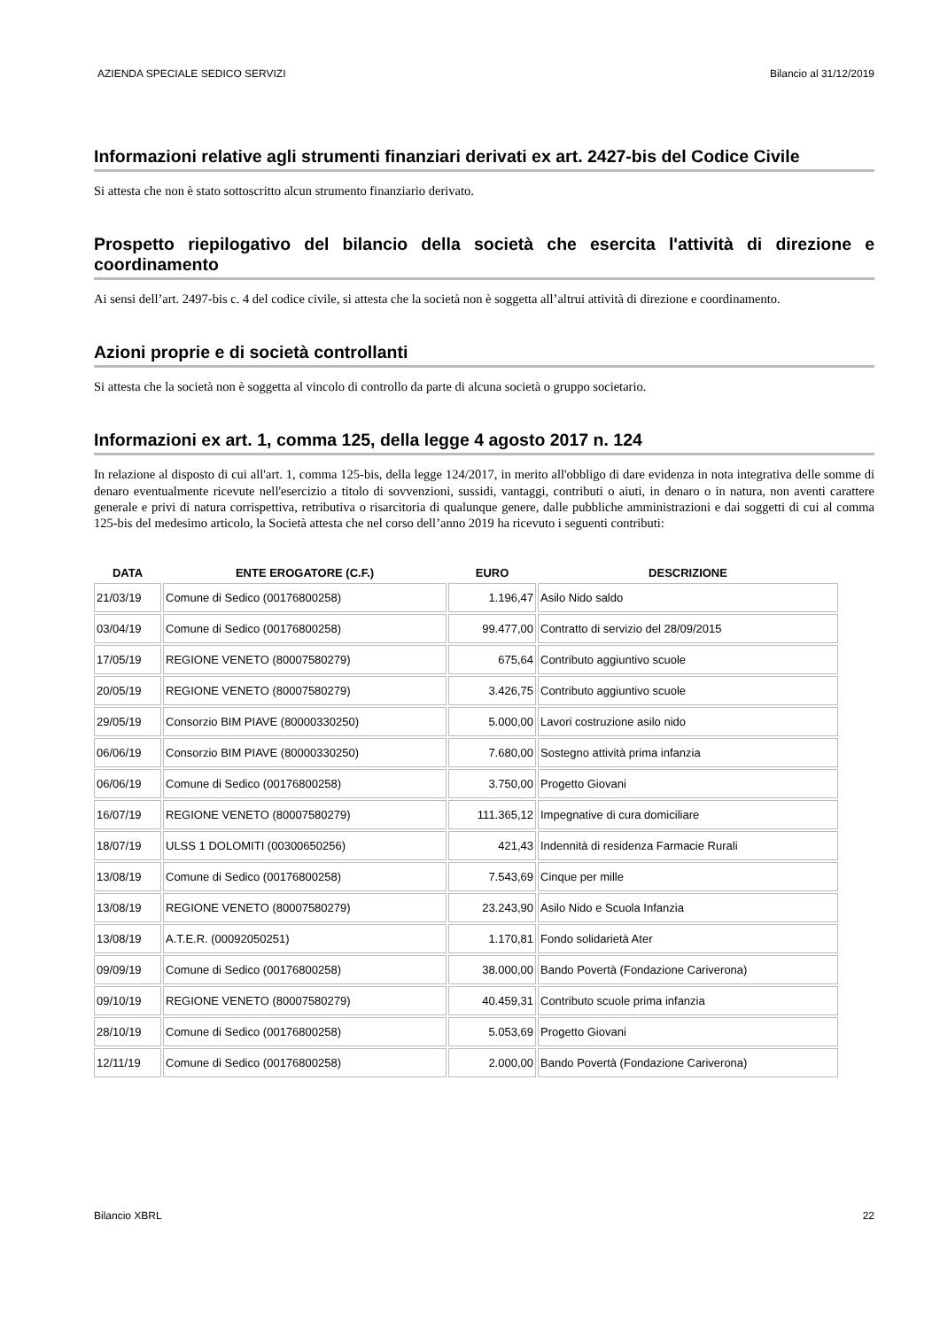AZIENDA SPECIALE SEDICO SERVIZI Bilancio al 31/12/2019
Informazioni relative agli strumenti finanziari derivati ex art. 2427-bis del Codice Civile
Si attesta che non è stato sottoscritto alcun strumento finanziario derivato.
Prospetto riepilogativo del bilancio della società che esercita l'attività di direzione e coordinamento
Ai sensi dell’art. 2497-bis c. 4 del codice civile, si attesta che la società non è soggetta all’altrui attività di direzione e coordinamento.
Azioni proprie e di società controllanti
Si attesta che la società non è soggetta al vincolo di controllo da parte di alcuna società o gruppo societario.
Informazioni ex art. 1, comma 125, della legge 4 agosto 2017 n. 124
In relazione al disposto di cui all'art. 1, comma 125-bis, della legge 124/2017, in merito all'obbligo di dare evidenza in nota integrativa delle somme di denaro eventualmente ricevute nell'esercizio a titolo di sovvenzioni, sussidi, vantaggi, contributi o aiuti, in denaro o in natura, non aventi carattere generale e privi di natura corrispettiva, retributiva o risarcitoria di qualunque genere, dalle pubbliche amministrazioni e dai soggetti di cui al comma 125-bis del medesimo articolo, la Società attesta che nel corso dell’anno 2019 ha ricevuto i seguenti contributi:
| DATA | ENTE EROGATORE (C.F.) | EURO | DESCRIZIONE |
| --- | --- | --- | --- |
| 21/03/19 | Comune di Sedico (00176800258) | 1.196,47 | Asilo Nido saldo |
| 03/04/19 | Comune di Sedico (00176800258) | 99.477,00 | Contratto di servizio del 28/09/2015 |
| 17/05/19 | REGIONE VENETO (80007580279) | 675,64 | Contributo aggiuntivo scuole |
| 20/05/19 | REGIONE VENETO (80007580279) | 3.426,75 | Contributo aggiuntivo scuole |
| 29/05/19 | Consorzio BIM PIAVE (80000330250) | 5.000,00 | Lavori costruzione asilo nido |
| 06/06/19 | Consorzio BIM PIAVE (80000330250) | 7.680,00 | Sostegno attività prima infanzia |
| 06/06/19 | Comune di Sedico (00176800258) | 3.750,00 | Progetto Giovani |
| 16/07/19 | REGIONE VENETO (80007580279) | 111.365,12 | Impegnative di cura domiciliare |
| 18/07/19 | ULSS 1 DOLOMITI (00300650256) | 421,43 | Indennità di residenza Farmacie Rurali |
| 13/08/19 | Comune di Sedico (00176800258) | 7.543,69 | Cinque per mille |
| 13/08/19 | REGIONE VENETO (80007580279) | 23.243,90 | Asilo Nido e Scuola Infanzia |
| 13/08/19 | A.T.E.R. (00092050251) | 1.170,81 | Fondo solidarietà Ater |
| 09/09/19 | Comune di Sedico (00176800258) | 38.000,00 | Bando Povertà (Fondazione Cariverona) |
| 09/10/19 | REGIONE VENETO (80007580279) | 40.459,31 | Contributo scuole prima infanzia |
| 28/10/19 | Comune di Sedico (00176800258) | 5.053,69 | Progetto Giovani |
| 12/11/19 | Comune di Sedico (00176800258) | 2.000,00 | Bando Povertà (Fondazione Cariverona) |
Bilancio XBRL 22